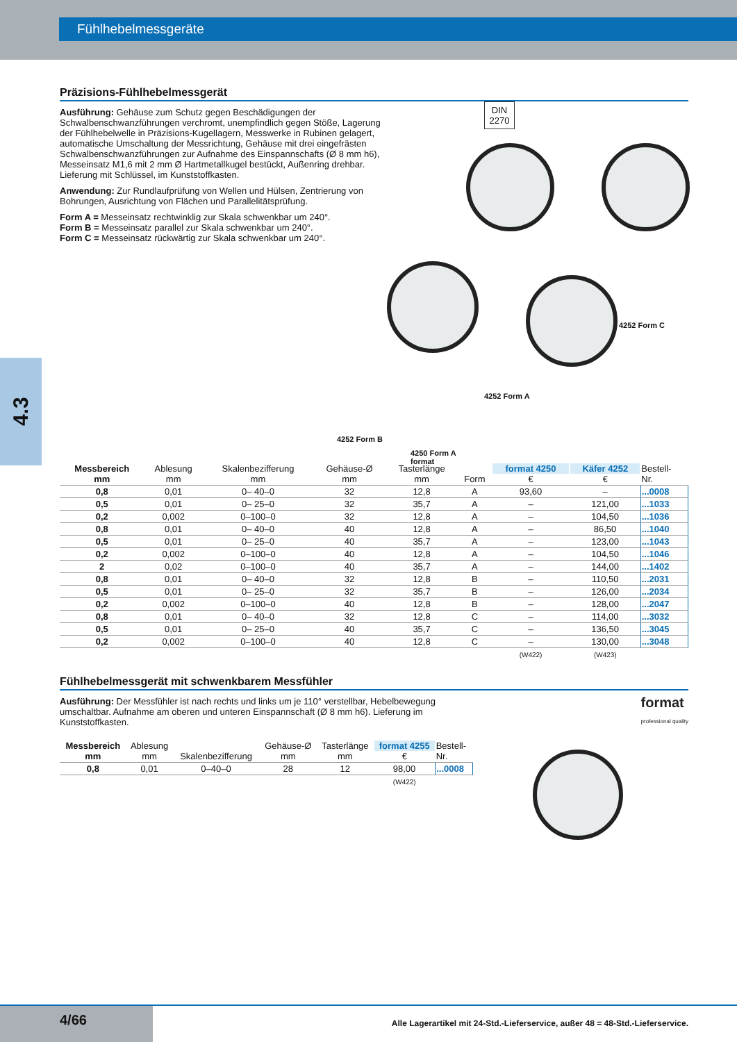Fühlhebelmessgeräte
4.3
Präzisions-Fühlhebelmessgerät
DIN
2270
4252 Form C
4252 Form A
4250 Form A
format
Ausführung: Gehäuse zum Schutz gegen Beschädigungen der Schwalbenschwanzführungen verchromt, unempfindlich gegen Stöße, Lagerung der Fühlhebelwelle in Präzisions-Kugellagern, Messwerke in Rubinen gelagert, automatische Umschaltung der Messrichtung, Gehäuse mit drei eingefrästen Schwalbenschwanzführungen zur Aufnahme des Einspannschafts (Ø 8 mm h6), Messeinsatz M1,6 mit 2 mm Ø Hartmetallkugel bestückt, Außenring drehbar. Lieferung mit Schlüssel, im Kunststoffkasten.
Anwendung: Zur Rundlaufprüfung von Wellen und Hülsen, Zentrierung von Bohrungen, Ausrichtung von Flächen und Parallelitätsprüfung.
Form A = Messeinsatz rechtwinklig zur Skala schwenkbar um 240°.
Form B = Messeinsatz parallel zur Skala schwenkbar um 240°.
Form C = Messeinsatz rückwärtig zur Skala schwenkbar um 240°.
4252 Form B
| Messbereich mm | Ablesung mm | Skalenbezifferung mm | Gehäuse-Ø mm | Tasterlänge mm | Form | format 4250 € | Käfer 4252 € | Bestell- Nr. |
| --- | --- | --- | --- | --- | --- | --- | --- | --- |
| 0,8 | 0,01 | 0– 40–0 | 32 | 12,8 | A | 93,60 | – | ...0008 |
| 0,5 | 0,01 | 0– 25–0 | 32 | 35,7 | A | – | 121,00 | ...1033 |
| 0,2 | 0,002 | 0–100–0 | 32 | 12,8 | A | – | 104,50 | ...1036 |
| 0,8 | 0,01 | 0– 40–0 | 40 | 12,8 | A | – | 86,50 | ...1040 |
| 0,5 | 0,01 | 0– 25–0 | 40 | 35,7 | A | – | 123,00 | ...1043 |
| 0,2 | 0,002 | 0–100–0 | 40 | 12,8 | A | – | 104,50 | ...1046 |
| 2 | 0,02 | 0–100–0 | 40 | 35,7 | A | – | 144,00 | ...1402 |
| 0,8 | 0,01 | 0– 40–0 | 32 | 12,8 | B | – | 110,50 | ...2031 |
| 0,5 | 0,01 | 0– 25–0 | 32 | 35,7 | B | – | 126,00 | ...2034 |
| 0,2 | 0,002 | 0–100–0 | 40 | 12,8 | B | – | 128,00 | ...2047 |
| 0,8 | 0,01 | 0– 40–0 | 32 | 12,8 | C | – | 114,00 | ...3032 |
| 0,5 | 0,01 | 0– 25–0 | 40 | 35,7 | C | – | 136,50 | ...3045 |
| 0,2 | 0,002 | 0–100–0 | 40 | 12,8 | C | – | 130,00 | ...3048 |
| | | | | | | (W422) | (W423) | |
Fühlhebelmessgerät mit schwenkbarem Messfühler
format
professional quality
Ausführung: Der Messfühler ist nach rechts und links um je 110° verstellbar, Hebelbewegung umschaltbar. Aufnahme am oberen und unteren Einspannschaft (Ø 8 mm h6). Lieferung im Kunststoffkasten.
| Messbereich mm | Ablesung mm | Skalenbezifferung | Gehäuse-Ø mm | Tasterlänge mm | format 4255 € | Bestell- Nr. |
| --- | --- | --- | --- | --- | --- | --- |
| 0,8 | 0,01 | 0–40–0 | 28 | 12 | 98,00 | ...0008 |
| | | | | | (W422) | |
4/66
Alle Lagerartikel mit 24-Std.-Lieferservice, außer 48 = 48-Std.-Lieferservice.